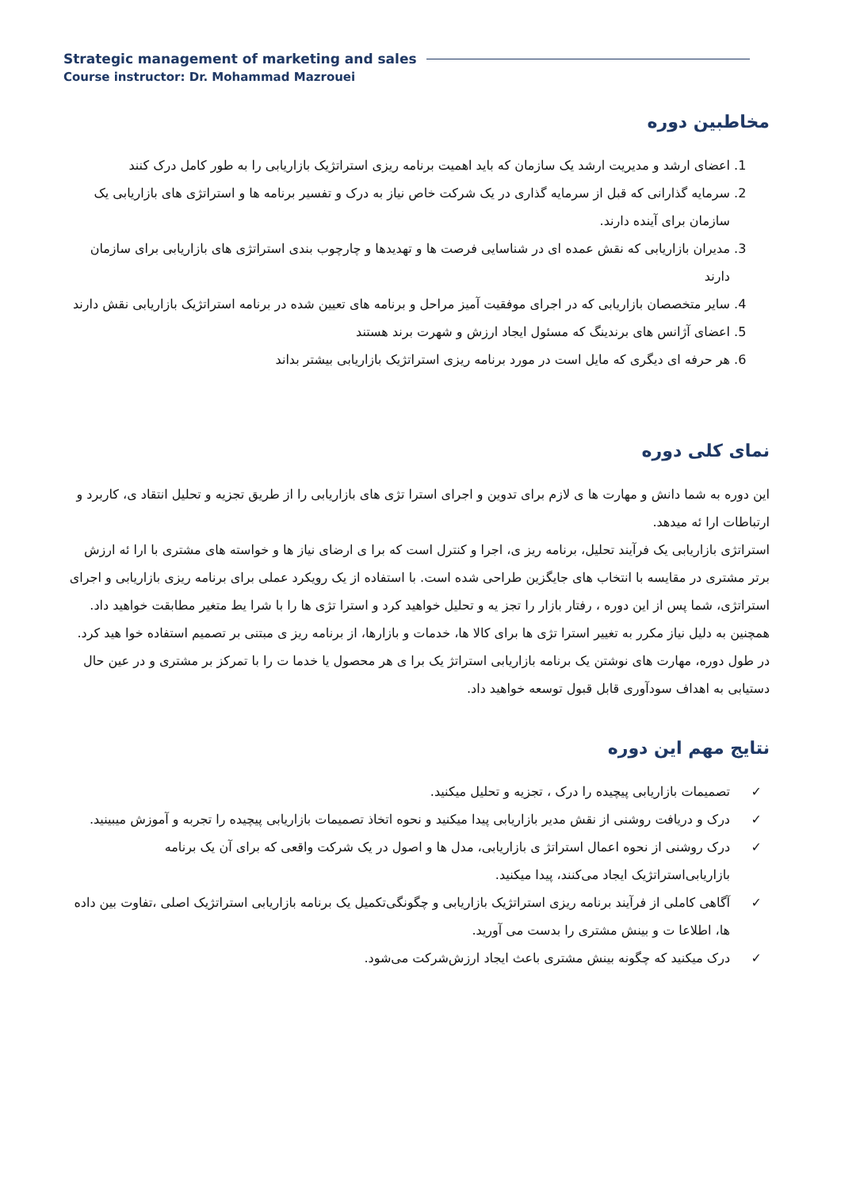Strategic management of marketing and sales
Course instructor: Dr. Mohammad Mazrouei
مخاطبین دوره
1. اعضای ارشد و مدیریت ارشد یک سازمان که باید اهمیت برنامه ریزی استراتژیک بازاریابی را به طور کامل درک کنند
2. سرمایه گذارانی که قبل از سرمایه گذاری در یک شرکت خاص نیاز به درک و تفسیر برنامه ها و استراتژی های بازاریابی یک سازمان برای آینده دارند.
3. مدیران بازاریابی که نقش عمده ای در شناسایی فرصت ها و تهدیدها و چارچوب بندی استراتژی های بازاریابی برای سازمان دارند
4. سایر متخصصان بازاریابی که در اجرای موفقیت آمیز مراحل و برنامه های تعیین شده در برنامه استراتژیک بازاریابی نقش دارند
5. اعضای آژانس های برندینگ که مسئول ایجاد ارزش و شهرت برند هستند
6. هر حرفه ای دیگری که مایل است در مورد برنامه ریزی استراتژیک بازاریابی بیشتر بداند
نمای کلی دوره
این دوره به شما دانش و مهارت ها ی لازم برای تدوین و اجرای استرا تژی های بازاریابی را از طریق تجزیه و تحلیل انتقاد ی، کاربرد و ارتباطات ارا ئه میدهد.
استراتژی بازاریابی یک فرآیند تحلیل، برنامه ریز ی، اجرا و کنترل است که برا ی ارضای نیاز ها و خواسته های مشتری با ارا ئه ارزش برتر مشتری در مقایسه با انتخاب های جایگزین طراحی شده است. با استفاده از یک رویکرد عملی برای برنامه ریزی بازاریابی و اجرای استراتژی، شما پس از این دوره ، رفتار بازار را تجز یه و تحلیل خواهید کرد و استرا تژی ها را با شرا یط متغیر مطابقت خواهید داد.
همچنین به دلیل نیاز مکرر به تغییر استرا تژی ها برای کالا ها، خدمات و بازارها، از برنامه ریز ی مبتنی بر تصمیم استفاده خوا هید کرد. در طول دوره، مهارت های نوشتن یک برنامه بازاریابی استراتژ یک برا ی هر محصول یا خدما ت را با تمرکز بر مشتری و در عین حال دستیابی به اهداف سودآوری قابل قبول توسعه خواهید داد.
نتایج مهم این دوره
✓ تصمیمات بازاریابی پیچیده را درک ، تجزیه و تحلیل میکنید.
✓ درک و دریافت روشنی از نقش مدیر بازاریابی پیدا میکنید و نحوه اتخاذ تصمیمات بازاریابی پیچیده را تجربه و آموزش میبینید.
✓ درک روشنی از نحوه اعمال استراتژ ی بازاریابی، مدل ها و اصول در یک شرکت واقعی که برای آن یک برنامه بازاریابی‌استراتژیک ایجاد می‌کنند، پیدا میکنید.
✓ آگاهی کاملی از فرآیند برنامه ریزی استراتژیک بازاریابی و چگونگی‌تکمیل یک برنامه بازاریابی استراتژیک اصلی ،تفاوت بین داده ها، اطلاعا ت و بینش مشتری را بدست می آورید.
✓ درک میکنید که چگونه بینش مشتری باعث ایجاد ارزش‌شرکت می‌شود.